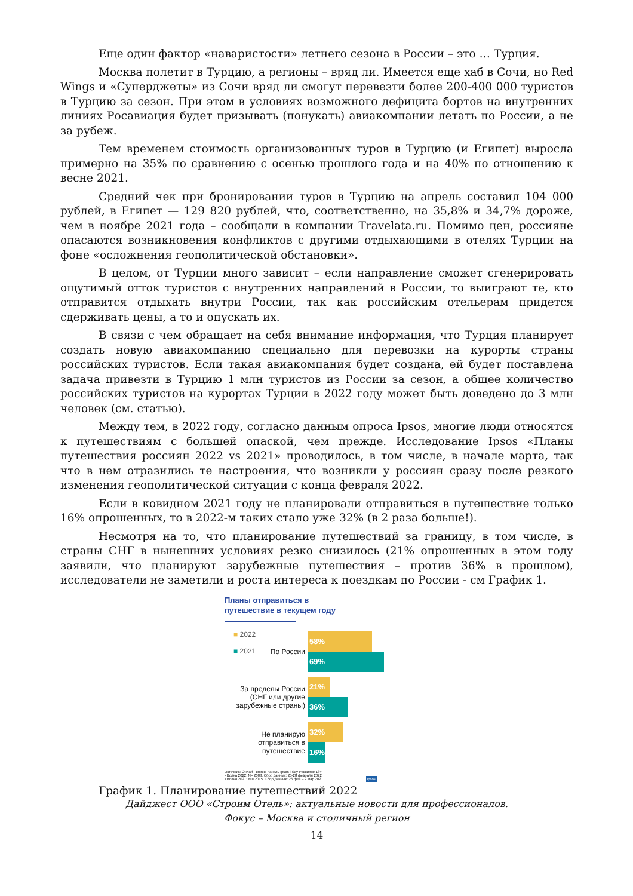Еще один фактор «наваристости» летнего сезона в России – это … Турция.
Москва полетит в Турцию, а регионы – вряд ли. Имеется еще хаб в Сочи, но Red Wings и «Суперджеты» из Сочи вряд ли смогут перевезти более 200-400 000 туристов в Турцию за сезон. При этом в условиях возможного дефицита бортов на внутренних линиях Росавиация будет призывать (понукать) авиакомпании летать по России, а не за рубеж.
Тем временем стоимость организованных туров в Турцию (и Египет) выросла примерно на 35% по сравнению с осенью прошлого года и на 40% по отношению к весне 2021.
Средний чек при бронировании туров в Турцию на апрель составил 104 000 рублей, в Египет — 129 820 рублей, что, соответственно, на 35,8% и 34,7% дороже, чем в ноябре 2021 года – сообщали в компании Travelata.ru. Помимо цен, россияне опасаются возникновения конфликтов с другими отдыхающими в отелях Турции на фоне «осложнения геополитической обстановки».
В целом, от Турции много зависит – если направление сможет сгенерировать ощутимый отток туристов с внутренних направлений в России, то выиграют те, кто отправится отдыхать внутри России, так как российским отельерам придется сдерживать цены, а то и опускать их.
В связи с чем обращает на себя внимание информация, что Турция планирует создать новую авиакомпанию специально для перевозки на курорты страны российских туристов. Если такая авиакомпания будет создана, ей будет поставлена задача привезти в Турцию 1 млн туристов из России за сезон, а общее количество российских туристов на курортах Турции в 2022 году может быть доведено до 3 млн человек (см. статью).
Между тем, в 2022 году, согласно данным опроса Ipsos, многие люди относятся к путешествиям с большей опаской, чем прежде. Исследование Ipsos «Планы путешествия россиян 2022 vs 2021» проводилось, в том числе, в начале марта, так что в нем отразились те настроения, что возникли у россиян сразу после резкого изменения геополитической ситуации с конца февраля 2022.
Если в ковидном 2021 году не планировали отправиться в путешествие только 16% опрошенных, то в 2022-м таких стало уже 32% (в 2 раза больше!).
Несмотря на то, что планирование путешествий за границу, в том числе, в страны СНГ в нынешних условиях резко снизилось (21% опрошенных в этом году заявили, что планируют зарубежные путешествия – против 36% в прошлом), исследователи не заметили и роста интереса к поездкам по России - см График 1.
Планы отправиться в
путешествие в текущем году
■ 2022
■ 2021
По России
58%
69%
За пределы России (СНГ или другие зарубежные страны)
21%
36%
Не планирую отправиться в путешествие
32%
16%
Источник: Онлайн-опрос, панель Ipsos i-Say Россияне 18+,
• Волна 2022: N= 2003. Сбор данных: 25-28 февраля 2022
• Волна 2021: N = 2015. Сбор данных: 26 фев – 2 мар 2021 Ipsos
График 1. Планирование путешествий 2022
Дайджест ООО «Строим Отель»: актуальные новости для профессионалов.
Фокус – Москва и столичный регион
14